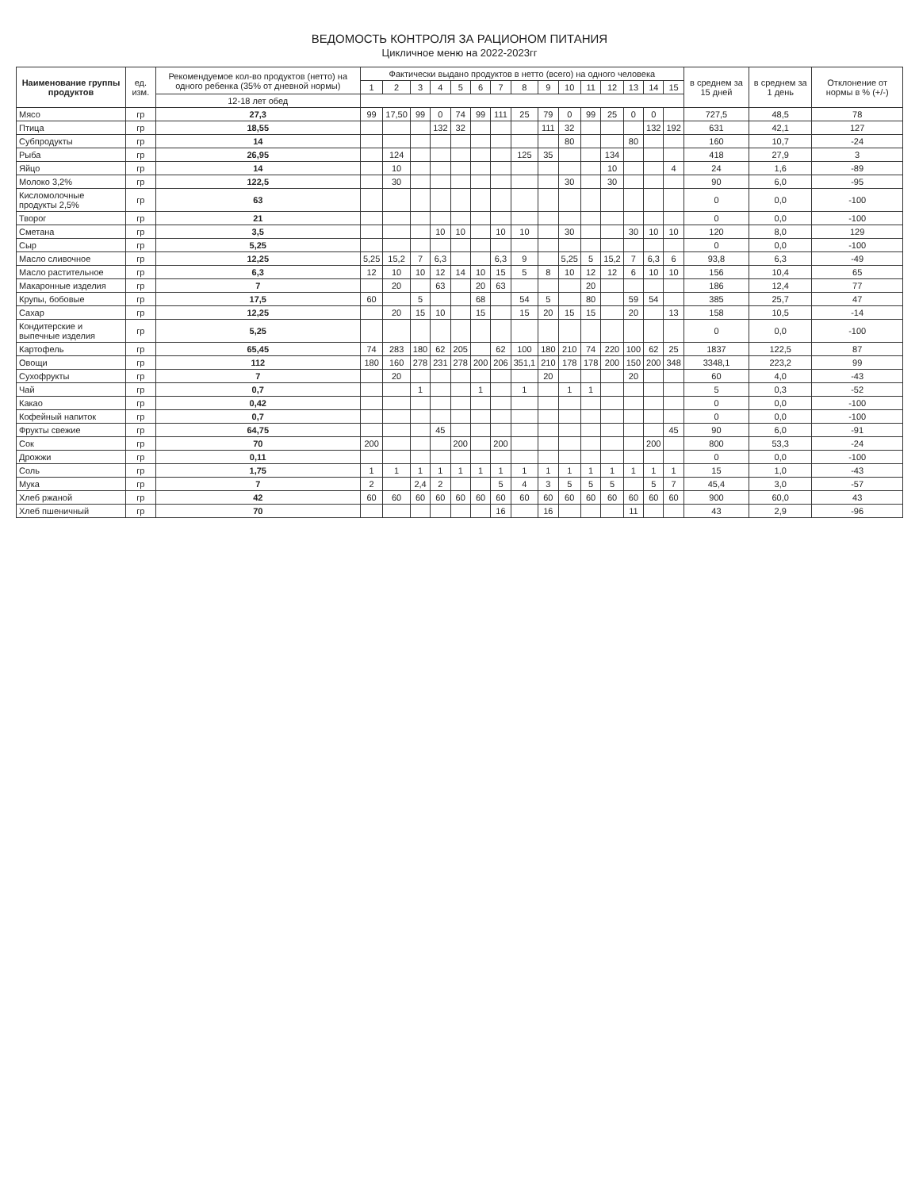ВЕДОМОСТЬ КОНТРОЛЯ ЗА РАЦИОНОМ ПИТАНИЯ
Цикличное меню на 2022-2023гг
| Наименование группы продуктов | ед. изм. | Рекомендуемое кол-во продуктов (нетто) на одного ребенка (35% от дневной нормы) | Фактически выдано продуктов в нетто (всего) на одного человека | | | | | | | | | | | | | | | в среднем за 15 дней | в среднем за 1 день | Отклонение от нормы в % (+/-) |
| --- | --- | --- | --- | --- | --- | --- | --- | --- | --- | --- | --- | --- | --- | --- | --- | --- | --- | --- | --- | --- |
| | | | 1 | 2 | 3 | 4 | 5 | 6 | 7 | 8 | 9 | 10 | 11 | 12 | 13 | 14 | 15 | | | |
| | | 12-18 лет обед | | | | | | | | | | | | | | | | | | |
| Мясо | гр | 27,3 | 99 | 17,50 | 99 | 0 | 74 | 99 | 111 | 25 | 79 | 0 | 99 | 25 | 0 | 0 | | 727,5 | 48,5 | 78 |
| Птица | гр | 18,55 | | | | 132 | 32 | | | | 111 | 32 | | | | 132 | 192 | 631 | 42,1 | 127 |
| Субпродукты | гр | 14 | | | | | | | | | | 80 | | | 80 | | | 160 | 10,7 | -24 |
| Рыба | гр | 26,95 | | 124 | | | | | | 125 | 35 | | | 134 | | | | 418 | 27,9 | 3 |
| Яйцо | гр | 14 | | 10 | | | | | | | | | | 10 | | | 4 | 24 | 1,6 | -89 |
| Молоко 3,2% | гр | 122,5 | | 30 | | | | | | | | 30 | | 30 | | | | 90 | 6,0 | -95 |
| Кисломолочные продукты 2,5% | гр | 63 | | | | | | | | | | | | | | | | 0 | 0,0 | -100 |
| Творог | гр | 21 | | | | | | | | | | | | | | | | 0 | 0,0 | -100 |
| Сметана | гр | 3,5 | | | | 10 | 10 | | 10 | 10 | | 30 | | | 30 | 10 | 10 | 120 | 8,0 | 129 |
| Сыр | гр | 5,25 | | | | | | | | | | | | | | | | 0 | 0,0 | -100 |
| Масло сливочное | гр | 12,25 | 5,25 | 15,2 | 7 | 6,3 | | | 6,3 | 9 | | 5,25 | 5 | 15,2 | 7 | 6,3 | 6 | 93,8 | 6,3 | -49 |
| Масло растительное | гр | 6,3 | 12 | 10 | 10 | 12 | 14 | 10 | 15 | 5 | 8 | 10 | 12 | 12 | 6 | 10 | 10 | 156 | 10,4 | 65 |
| Макаронные изделия | гр | 7 | | 20 | | 63 | | 20 | 63 | | | | 20 | | | | | 186 | 12,4 | 77 |
| Крупы, бобовые | гр | 17,5 | 60 | | 5 | | | 68 | | 54 | 5 | | 80 | | 59 | 54 | | 385 | 25,7 | 47 |
| Сахар | гр | 12,25 | | 20 | 15 | 10 | | 15 | | 15 | 20 | 15 | 15 | | 20 | | 13 | 158 | 10,5 | -14 |
| Кондитерские и выпечные изделия | гр | 5,25 | | | | | | | | | | | | | | | | 0 | 0,0 | -100 |
| Картофель | гр | 65,45 | 74 | 283 | 180 | 62 | 205 | | 62 | 100 | 180 | 210 | 74 | 220 | 100 | 62 | 25 | 1837 | 122,5 | 87 |
| Овощи | гр | 112 | 180 | 160 | 278 | 231 | 278 | 200 | 206 | 351,1 | 210 | 178 | 178 | 200 | 150 | 200 | 348 | 3348,1 | 223,2 | 99 |
| Сухофрукты | гр | 7 | | 20 | | | | | | | 20 | | | | 20 | | | 60 | 4,0 | -43 |
| Чай | гр | 0,7 | | | 1 | | | 1 | | 1 | | 1 | 1 | | | | | 5 | 0,3 | -52 |
| Какао | гр | 0,42 | | | | | | | | | | | | | | | | 0 | 0,0 | -100 |
| Кофейный напиток | гр | 0,7 | | | | | | | | | | | | | | | | 0 | 0,0 | -100 |
| Фрукты свежие | гр | 64,75 | | | | 45 | | | | | | | | | | | 45 | 90 | 6,0 | -91 |
| Сок | гр | 70 | 200 | | | | 200 | | 200 | | | | | | | 200 | | 800 | 53,3 | -24 |
| Дрожжи | гр | 0,11 | | | | | | | | | | | | | | | | 0 | 0,0 | -100 |
| Соль | гр | 1,75 | 1 | 1 | 1 | 1 | 1 | 1 | 1 | 1 | 1 | 1 | 1 | 1 | 1 | 1 | 1 | 15 | 1,0 | -43 |
| Мука | гр | 7 | 2 | | 2,4 | 2 | | | 5 | 4 | 3 | 5 | 5 | 5 | | 5 | 7 | 45,4 | 3,0 | -57 |
| Хлеб ржаной | гр | 42 | 60 | 60 | 60 | 60 | 60 | 60 | 60 | 60 | 60 | 60 | 60 | 60 | 60 | 60 | 60 | 900 | 60,0 | 43 |
| Хлеб пшеничный | гр | 70 | | | | | | | 16 | | 16 | | | | 11 | | | 43 | 2,9 | -96 |